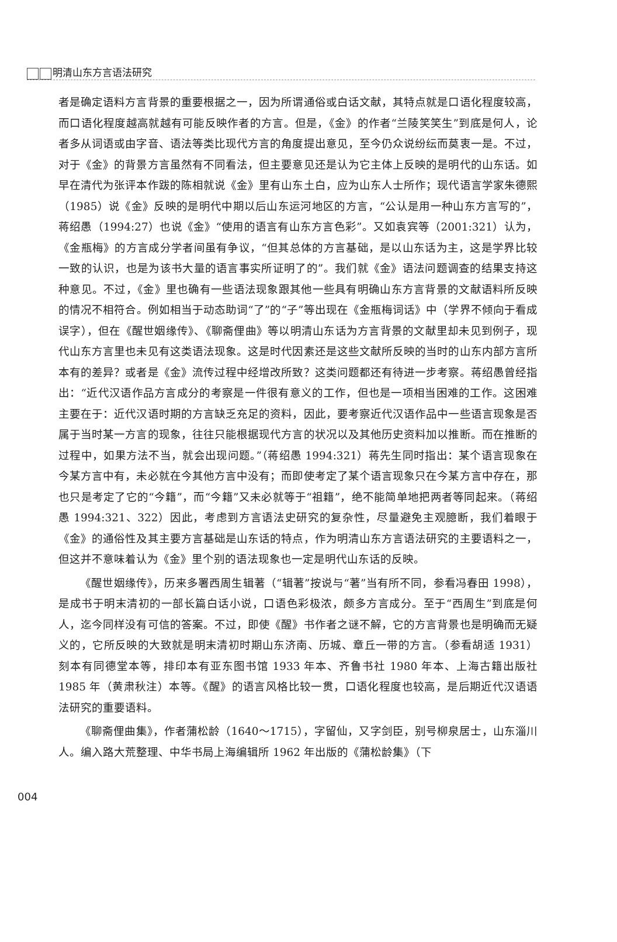明清山东方言语法研究
者是确定语料方言背景的重要根据之一，因为所谓通俗或白话文献，其特点就是口语化程度较高，而口语化程度越高就越有可能反映作者的方言。但是，《金》的作者“兰陵笑笑生”到底是何人，论者多从词语或由字音、语法等类比现代方言的角度提出意见，至今仍众说纷纭而莫衷一是。不过，对于《金》的背景方言虽然有不同看法，但主要意见还是认为它主体上反映的是明代的山东话。如早在清代为张评本作跋的陈相就说《金》里有山东土白，应为山东人士所作；现代语言学家朱德熙（1985）说《金》反映的是明代中期以后山东运河地区的方言，“公认是用一种山东方言写的”，蒋绍愚（1994:27）也说《金》“使用的语言有山东方言色彩”。又如袁宾等（2001:321）认为，《金瓶梅》的方言成分学者间虽有争议，“但其总体的方言基础，是以山东话为主，这是学界比较一致的认识，也是为该书大量的语言事实所证明了的”。我们就《金》语法问题调查的结果支持这种意见。不过，《金》里也确有一些语法现象跟其他一些具有明确山东方言背景的文献语料所反映的情况不相符合。例如相当于动态助词“了”的“子”等出现在《金瓶梅词话》中（学界不倾向于看成误字），但在《醒世姻缘传》、《聊斋俚曲》等以明清山东话为方言背景的文献里却未见到例子，现代山东方言里也未见有这类语法现象。这是时代因素还是这些文献所反映的当时的山东内部方言所本有的差异？或者是《金》流传过程中经增改所致？这类问题都还有待进一步考察。蒋绍愚曾经指出：“近代汉语作品方言成分的考察是一件很有意义的工作，但也是一项相当困难的工作。这困难主要在于：近代汉语时期的方言缺乏充足的资料，因此，要考察近代汉语作品中一些语言现象是否属于当时某一方言的现象，往往只能根据现代方言的状况以及其他历史资料加以推断。而在推断的过程中，如果方法不当，就会出现问题。”（蒋绍愚 1994:321）蒋先生同时指出：某个语言现象在今某方言中有，未必就在今其他方言中没有；而即使考定了某个语言现象只在今某方言中存在，那也只是考定了它的“今籍”，而“今籍”又未必就等于“祖籍”，绝不能简单地把两者等同起来。（蒋绍愚 1994:321、322）因此，考虑到方言语法史研究的复杂性，尽量避免主观臆断，我们着眼于《金》的通俗性及其主要方言基础是山东话的特点，作为明清山东方言语法研究的主要语料之一，但这并不意味着认为《金》里个别的语法现象也一定是明代山东话的反映。
《醒世姻缘传》，历来多署西周生辑著（“辑著”按说与“著”当有所不同，参看冯春田 1998），是成书于明末清初的一部长篇白话小说，口语色彩极浓，颇多方言成分。至于“西周生”到底是何人，迄今同样没有可信的答案。不过，即使《醒》书作者之谜不解，它的方言背景也是明确而无疑义的，它所反映的大致就是明末清初时期山东济南、历城、章丘一带的方言。（参看胡适 1931）刻本有同德堂本等，排印本有亚东图书馆 1933 年本、齐鲁书社 1980 年本、上海古籍出版社 1985 年（黄肃秋注）本等。《醒》的语言风格比较一贯，口语化程度也较高，是后期近代汉语语法研究的重要语料。
《聊斋俚曲集》，作者蒲松龄（1640～1715），字留仙，又字剑臣，别号柳泉居士，山东淄川人。编入路大荒整理、中华书局上海编辑所 1962 年出版的《蒲松龄集》（下
004